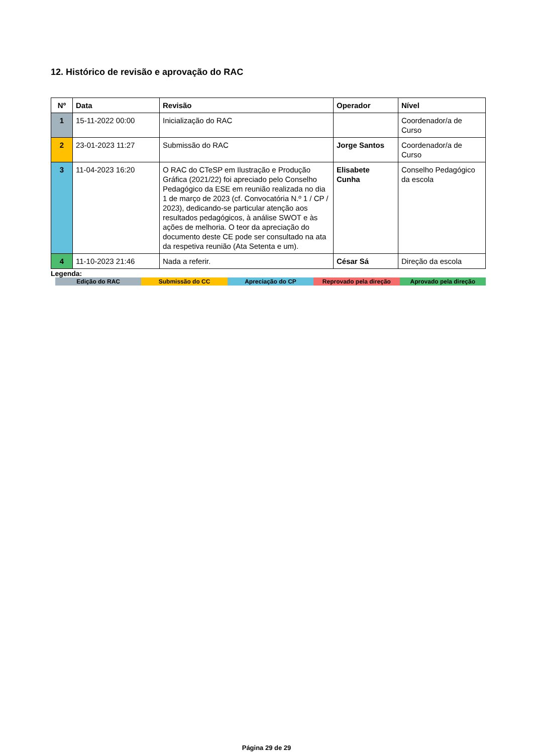12. Histórico de revisão e aprovação do RAC
| Nº | Data | Revisão | Operador | Nível |
| --- | --- | --- | --- | --- |
| 1 | 15-11-2022 00:00 | Inicialização do RAC | | Coordenador/a de Curso |
| 2 | 23-01-2023 11:27 | Submissão do RAC | Jorge Santos | Coordenador/a de Curso |
| 3 | 11-04-2023 16:20 | O RAC do CTeSP em Ilustração e Produção Gráfica (2021/22) foi apreciado pelo Conselho Pedagógico da ESE em reunião realizada no dia 1 de março de 2023 (cf. Convocatória N.º 1 / CP / 2023), dedicando-se particular atenção aos resultados pedagógicos, à análise SWOT e às ações de melhoria. O teor da apreciação do documento deste CE pode ser consultado na ata da respetiva reunião (Ata Setenta e um). | Elisabete Cunha | Conselho Pedagógico da escola |
| 4 | 11-10-2023 21:46 | Nada a referir. | César Sá | Direção da escola |
Legenda:
| Edição do RAC | Submissão do CC | Apreciação do CP | Reprovado pela direção | Aprovado pela direção |
Página 29 de 29